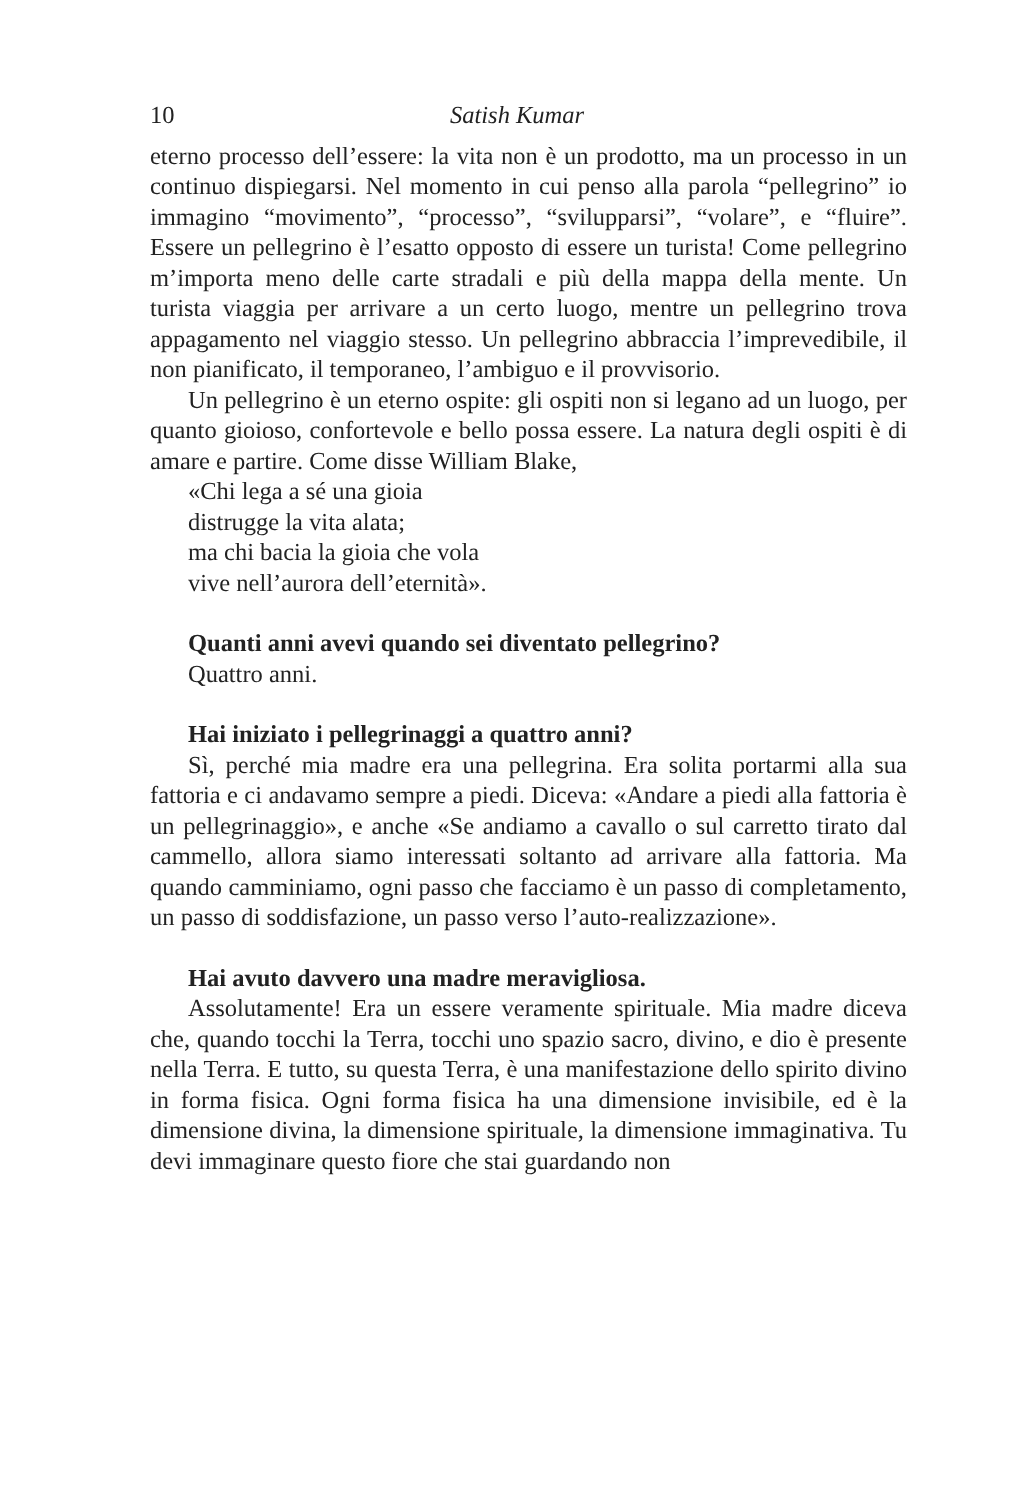10 Satish Kumar
eterno processo dell’essere: la vita non è un prodotto, ma un processo in un continuo dispiegarsi. Nel momento in cui penso alla parola “pellegrino” io immagino “movimento”, “processo”, “svilupparsi”, “volare”, e “fluire”. Essere un pellegrino è l’esatto opposto di essere un turista! Come pellegrino m’importa meno delle carte stradali e più della mappa della mente. Un turista viaggia per arrivare a un certo luogo, mentre un pellegrino trova appagamento nel viaggio stesso. Un pellegrino abbraccia l’imprevedibile, il non pianificato, il temporaneo, l’ambiguo e il provvisorio.
Un pellegrino è un eterno ospite: gli ospiti non si legano ad un luogo, per quanto gioioso, confortevole e bello possa essere. La natura degli ospiti è di amare e partire. Come disse William Blake,
«Chi lega a sé una gioia
distrugge la vita alata;
ma chi bacia la gioia che vola
vive nell’aurora dell’eternità».
Quanti anni avevi quando sei diventato pellegrino?
Quattro anni.
Hai iniziato i pellegrinaggi a quattro anni?
Sì, perché mia madre era una pellegrina. Era solita portarmi alla sua fattoria e ci andavamo sempre a piedi. Diceva: «Andare a piedi alla fattoria è un pellegrinaggio», e anche «Se andiamo a cavallo o sul carretto tirato dal cammello, allora siamo interessati soltanto ad arrivare alla fattoria. Ma quando camminiamo, ogni passo che facciamo è un passo di completamento, un passo di soddisfazione, un passo verso l’auto-realizzazione».
Hai avuto davvero una madre meravigliosa.
Assolutamente! Era un essere veramente spirituale. Mia madre diceva che, quando tocchi la Terra, tocchi uno spazio sacro, divino, e dio è presente nella Terra. E tutto, su questa Terra, è una manifestazione dello spirito divino in forma fisica. Ogni forma fisica ha una dimensione invisibile, ed è la dimensione divina, la dimensione spirituale, la dimensione immaginativa. Tu devi immaginare questo fiore che stai guardando non